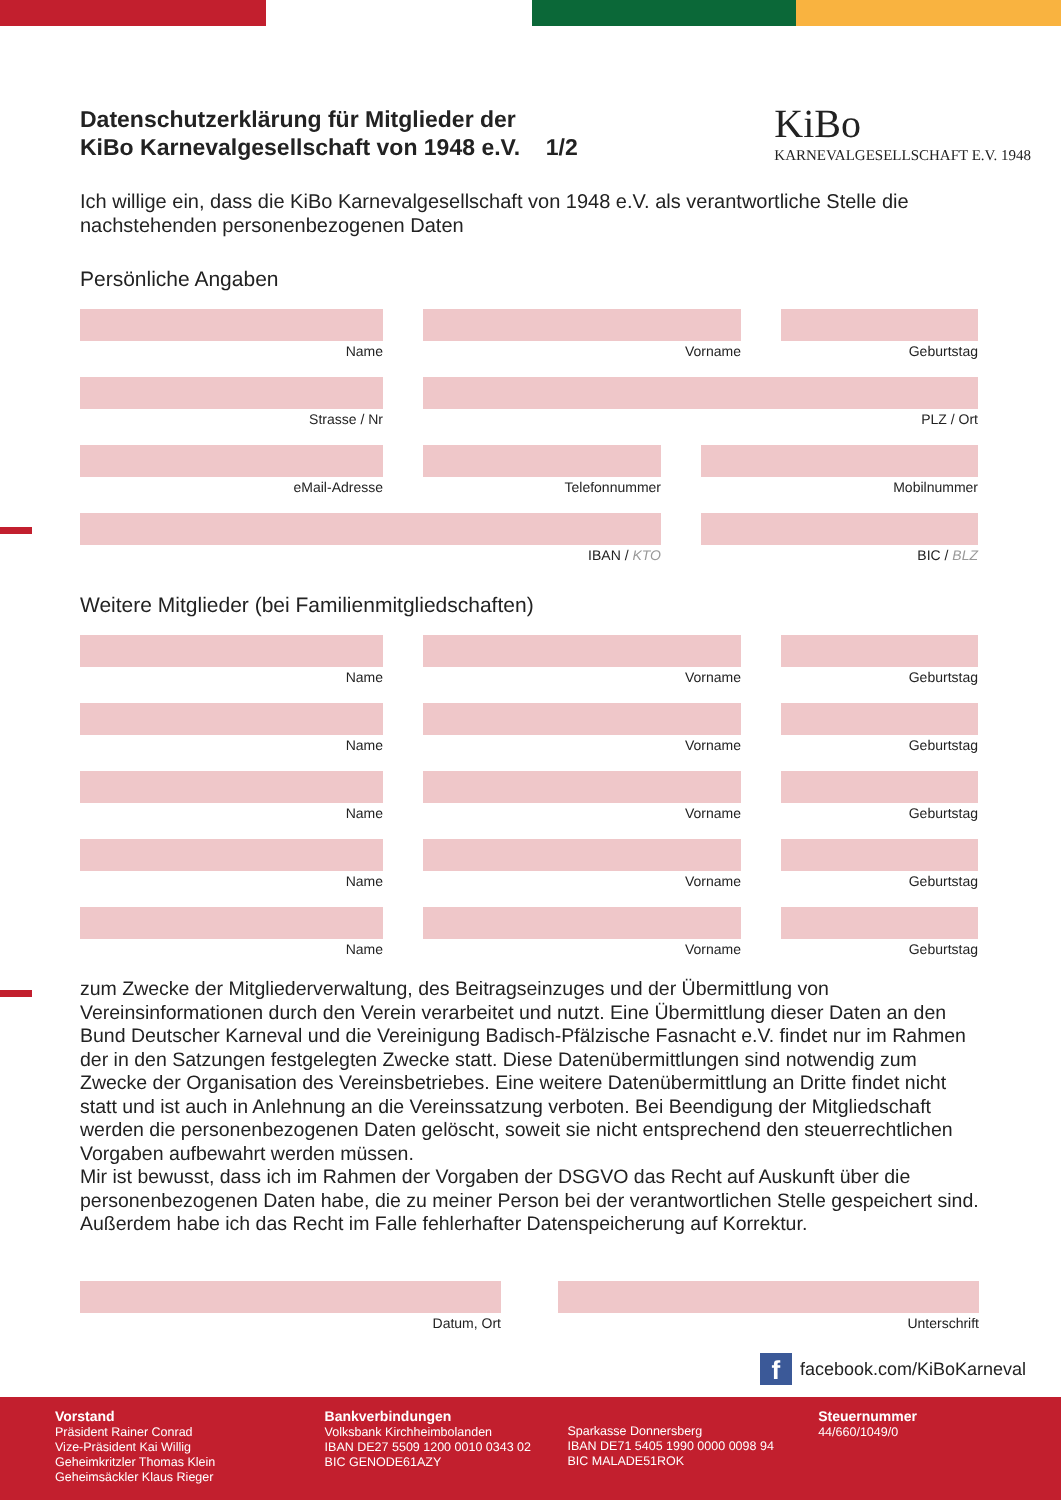KiBo
KARNEVALGESELLSCHAFT E.V. 1948
Datenschutzerklärung für Mitglieder der
KiBo Karnevalgesellschaft von 1948 e.V. 1/2
Ich willige ein, dass die KiBo Karnevalgesellschaft von 1948 e.V. als verantwortliche Stelle die nachstehenden personenbezogenen Daten
Persönliche Angaben
Name Vorname Geburtstag
Strasse / Nr PLZ / Ort
eMail-Adresse Telefonnummer Mobilnummer
IBAN / KTO BIC / BLZ
Weitere Mitglieder (bei Familienmitgliedschaften)
Name Vorname Geburtstag
Name Vorname Geburtstag
Name Vorname Geburtstag
Name Vorname Geburtstag
Name Vorname Geburtstag
zum Zwecke der Mitgliederverwaltung, des Beitragseinzuges und der Übermittlung von Vereinsinformationen durch den Verein verarbeitet und nutzt. Eine Übermittlung dieser Daten an den Bund Deutscher Karneval und die Vereinigung Badisch-Pfälzische Fasnacht e.V. findet nur im Rahmen der in den Satzungen festgelegten Zwecke statt. Diese Datenübermittlungen sind notwendig zum Zwecke der Organisation des Vereinsbetriebes. Eine weitere Datenübermittlung an Dritte findet nicht statt und ist auch in Anlehnung an die Vereinssatzung verboten. Bei Beendigung der Mitgliedschaft werden die personenbezogenen Daten gelöscht, soweit sie nicht entsprechend den steuerrechtlichen Vorgaben aufbewahrt werden müssen.
Mir ist bewusst, dass ich im Rahmen der Vorgaben der DSGVO das Recht auf Auskunft über die personenbezogenen Daten habe, die zu meiner Person bei der verantwortlichen Stelle gespeichert sind. Außerdem habe ich das Recht im Falle fehlerhafter Datenspeicherung auf Korrektur.
Datum, Ort Unterschrift
ffacebook.com/KiBoKarneval
Vorstand
Präsident Rainer Conrad
Vize-Präsident Kai Willig
Geheimkritzler Thomas Klein
Geheimsäckler Klaus Rieger
Bankverbindungen
Volksbank Kirchheimbolanden
IBAN DE27 5509 1200 0010 0343 02
BIC GENODE61AZY
Sparkasse Donnersberg
IBAN DE71 5405 1990 0000 0098 94
BIC MALADE51ROK
Steuernummer
44/660/1049/0